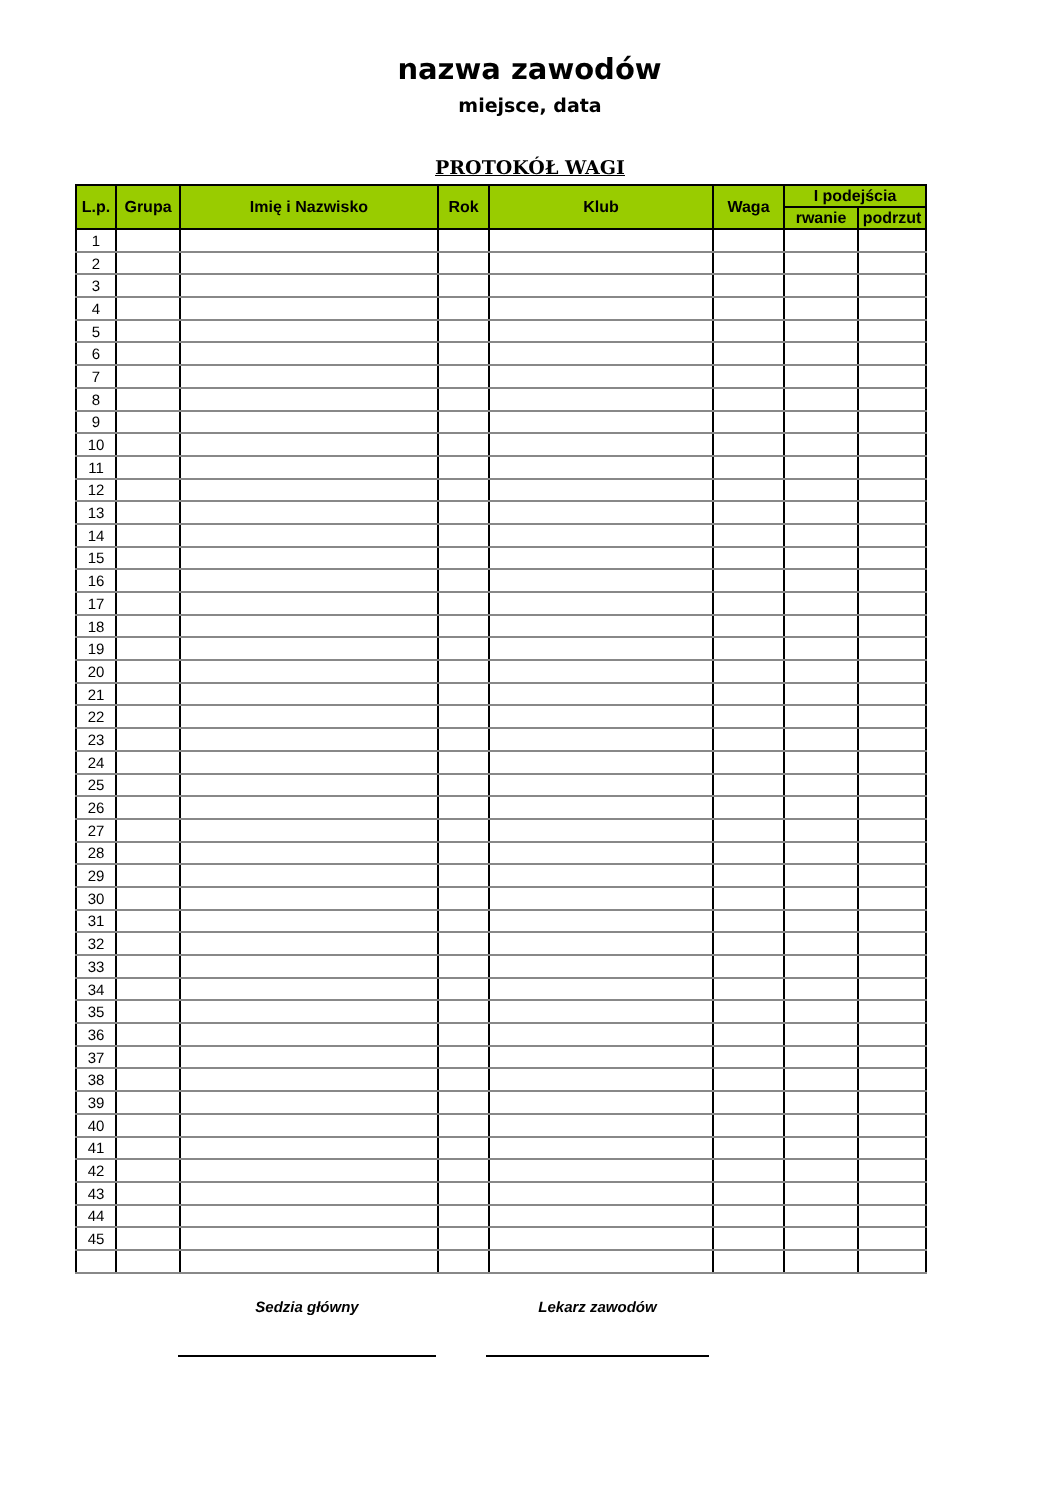nazwa zawodów
miejsce, data
PROTOKÓŁ WAGI
| L.p. | Grupa | Imię i Nazwisko | Rok | Klub | Waga | I podejścia | |
| --- | --- | --- | --- | --- | --- | --- | --- |
| | | | | | | rwanie | podrzut |
| 1 | | | | | | | |
| 2 | | | | | | | |
| 3 | | | | | | | |
| 4 | | | | | | | |
| 5 | | | | | | | |
| 6 | | | | | | | |
| 7 | | | | | | | |
| 8 | | | | | | | |
| 9 | | | | | | | |
| 10 | | | | | | | |
| 11 | | | | | | | |
| 12 | | | | | | | |
| 13 | | | | | | | |
| 14 | | | | | | | |
| 15 | | | | | | | |
| 16 | | | | | | | |
| 17 | | | | | | | |
| 18 | | | | | | | |
| 19 | | | | | | | |
| 20 | | | | | | | |
| 21 | | | | | | | |
| 22 | | | | | | | |
| 23 | | | | | | | |
| 24 | | | | | | | |
| 25 | | | | | | | |
| 26 | | | | | | | |
| 27 | | | | | | | |
| 28 | | | | | | | |
| 29 | | | | | | | |
| 30 | | | | | | | |
| 31 | | | | | | | |
| 32 | | | | | | | |
| 33 | | | | | | | |
| 34 | | | | | | | |
| 35 | | | | | | | |
| 36 | | | | | | | |
| 37 | | | | | | | |
| 38 | | | | | | | |
| 39 | | | | | | | |
| 40 | | | | | | | |
| 41 | | | | | | | |
| 42 | | | | | | | |
| 43 | | | | | | | |
| 44 | | | | | | | |
| 45 | | | | | | | |
Sedzia główny Lekarz zawodów